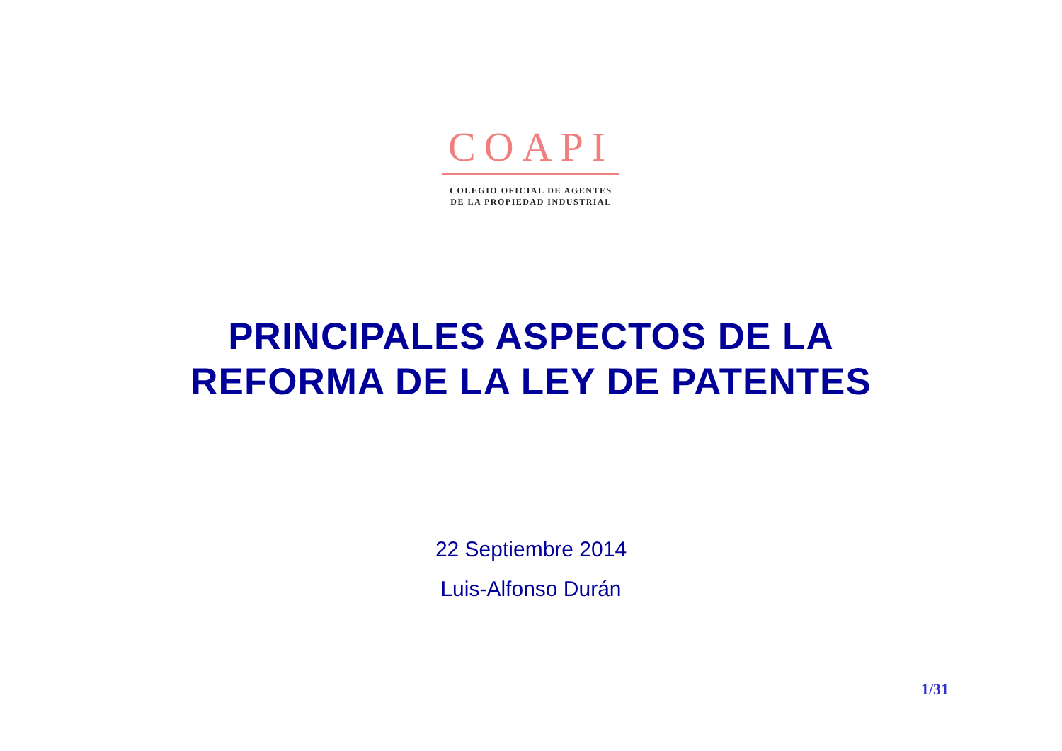COAPI
COLEGIO OFICIAL DE AGENTES
DE LA PROPIEDAD INDUSTRIAL
PRINCIPALES ASPECTOS DE LA
REFORMA DE LA LEY DE PATENTES
22 Septiembre 2014
Luis-Alfonso Durán
1/31